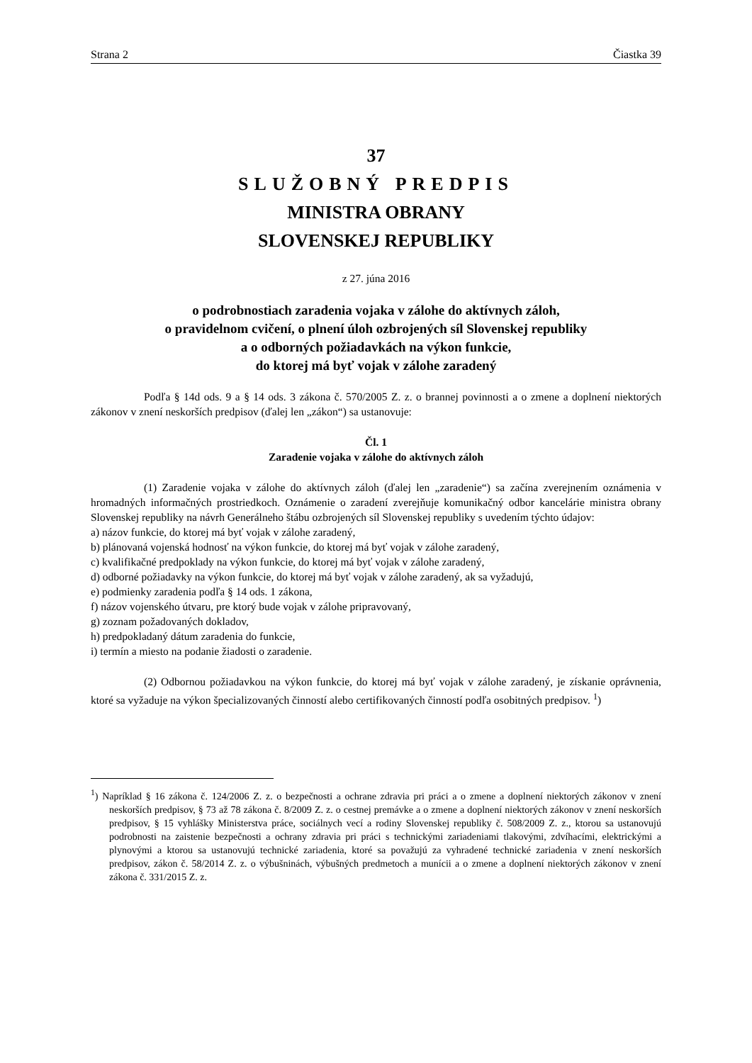Strana 2 Čiastka 39
37
SLUŽOBNÝ PREDPIS
MINISTRA OBRANY
SLOVENSKEJ REPUBLIKY
z 27. júna 2016
o podrobnostiach zaradenia vojaka v zálohe do aktívnych záloh,
o pravidelnom cvičení, o plnení úloh ozbrojených síl Slovenskej republiky
a o odborných požiadavkách na výkon funkcie,
do ktorej má byť vojak v zálohe zaradený
Podľa § 14d ods. 9 a § 14 ods. 3 zákona č. 570/2005 Z. z. o brannej povinnosti a o zmene a doplnení niektorých zákonov v znení neskorších predpisov (ďalej len „zákon“) sa ustanovuje:
Čl. 1
Zaradenie vojaka v zálohe do aktívnych záloh
(1) Zaradenie vojaka v zálohe do aktívnych záloh (ďalej len „zaradenie“) sa začína zverejnením oznámenia v hromadných informačných prostriedkoch. Oznámenie o zaradení zverejňuje komunikačný odbor kancelárie ministra obrany Slovenskej republiky na návrh Generálneho štábu ozbrojených síl Slovenskej republiky s uvedením týchto údajov:
a) názov funkcie, do ktorej má byť vojak v zálohe zaradený,
b) plánovaná vojenská hodnosť na výkon funkcie, do ktorej má byť vojak v zálohe zaradený,
c) kvalifikačné predpoklady na výkon funkcie, do ktorej má byť vojak v zálohe zaradený,
d) odborné požiadavky na výkon funkcie, do ktorej má byť vojak v zálohe zaradený, ak sa vyžadujú,
e) podmienky zaradenia podľa § 14 ods. 1 zákona,
f) názov vojenského útvaru, pre ktorý bude vojak v zálohe pripravovaný,
g) zoznam požadovaných dokladov,
h) predpokladaný dátum zaradenia do funkcie,
i) termín a miesto na podanie žiadosti o zaradenie.
(2) Odbornou požiadavkou na výkon funkcie, do ktorej má byť vojak v zálohe zaradený, je získanie oprávnenia, ktoré sa vyžaduje na výkon špecializovaných činností alebo certifikovaných činností podľa osobitných predpisov. <sup>1</sup>)
<sup>1</sup>) Napríklad § 16 zákona č. 124/2006 Z. z. o bezpečnosti a ochrane zdravia pri práci a o zmene a doplnení niektorých zákonov v znení neskorších predpisov, § 73 až 78 zákona č. 8/2009 Z. z. o cestnej premávke a o zmene a doplnení niektorých zákonov v znení neskorších predpisov, § 15 vyhlášky Ministerstva práce, sociálnych vecí a rodiny Slovenskej republiky č. 508/2009 Z. z., ktorou sa ustanovujú podrobnosti na zaistenie bezpečnosti a ochrany zdravia pri práci s technickými zariadeniami tlakovými, zdvíhacími, elektrickými a plynovými a ktorou sa ustanovujú technické zariadenia, ktoré sa považujú za vyhradené technické zariadenia v znení neskorších predpisov, zákon č. 58/2014 Z. z. o výbušninách, výbušných predmetoch a munícii a o zmene a doplnení niektorých zákonov v znení zákona č. 331/2015 Z. z.